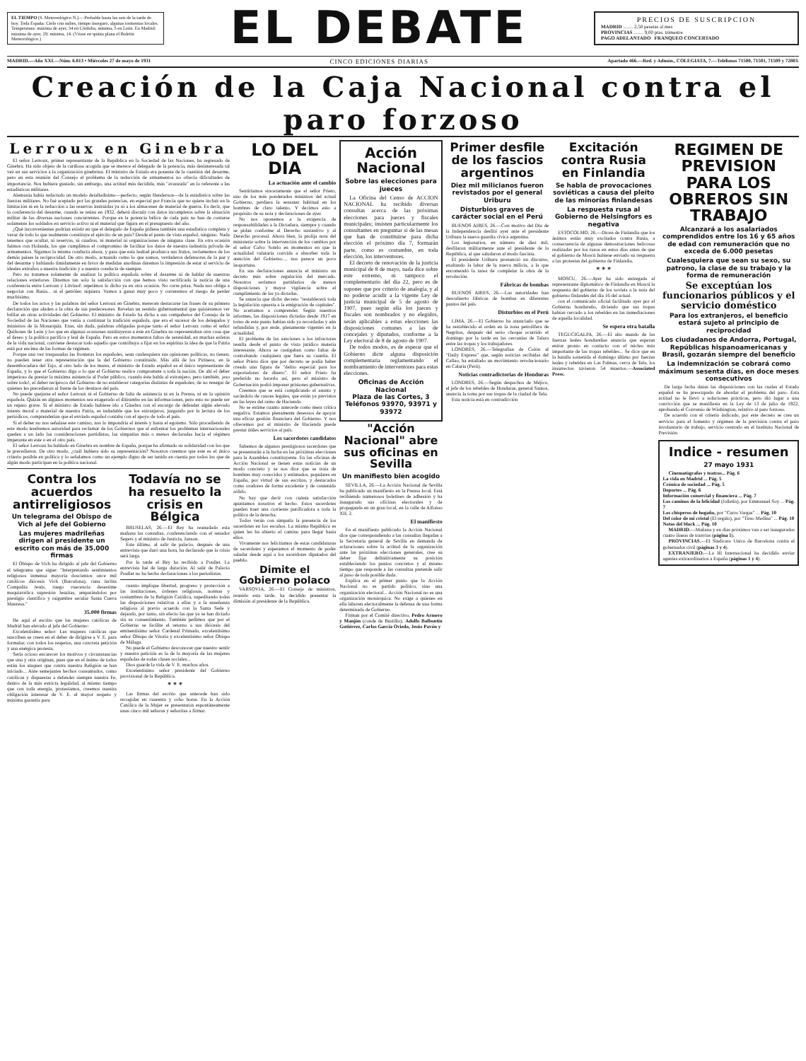EL TIEMPO (S. Meteorológico N.).—Probable hasta las seis de la tarde de hoy. Toda España: Cielo con nubes, tiempo inseguro, algunas tormentas locales. Temperatura: máxima de ayer, 34 en Córdoba; mínima, 5 en León. En Madrid: máxima de ayer, 29; mínima, 14. (Véase en quinta plana el Boletín Meteorológico.)
EL DEBATE
PRECIOS DE SUSCRIPCION
MADRID ........ 2,50 pesetas al mes
PROVINCIAS ........ 9,00 ptas. trimestre
PAGO ADELANTADO FRANQUEO CONCERTADO
MADRID.—Año XXI.—Núm. 6.813 • Miércoles 27 de mayo de 1931 CINCO EDICIONES DIARIAS Apartado 466.—Red. y Admón., COLEGIATA, 7.—Teléfonos 71500, 71501, 71509 y 72803.
Creación de la Caja Nacional contra el paro forzoso
Lerroux en Ginebra
El señor Lerroux, primer representante de la República en la Sociedad de las Naciones, ha regresado de Ginebra. Ha sido objeto de la cariñosa acogida que se merece el delegado de la potencia, más desinteresada tal vez en sus servicios a la organización ginebrina. El ministro de Estado era ponente de la cuestión del desarme, pero en esta reunión del Consejo el problema de la reducción de armamentos no ofrecía dificultades de importancia. Nos hubiera gustado, sin embargo, una actitud más decidida, más "avanzada" en lo referente a las estadísticas militares.
Alemania había redactado un modelo detalladísimo—perfecto, según Henderson—de la estadística sobre las fuerzas militares. No fué aceptado por las grandes potencias, en especial por Francia que no quiere incluir en la limitación ni en la reducción a las reservas instruidas ya ni a los almacenes de material de guerra. Es decir, que la conferencia del desarme, cuando se reúna en 1932, deberá discutir con datos incompletos sobre la situación militar de las diversas naciones concurrentes. Porque en la potencia bélica de cada país no han de contarse solamente los soldados en servicio activo ni el material que figura en el presupuesto del año.
¿Qué inconvenientes podrían existir en que el delegado de España pidiese también una estadística completa y veraz de todo lo que realmente constituye el ejército de un país? Desde el punto de vista español, ninguno. Nada tenemos que ocultar, ni reservas, ni cuadros, ni material ni organizaciones de ninguna clase. En otra ocasión fuimos con Holanda, los que cumplimos el compromiso de facilitar los datos de nuestra industria privada de armamentos. Sigamos la misma conducta ahora, y para que esta lealtad produzca sus frutos, reclamemos de los demás países la reciprocidad. De otro modo, actuando como lo que somos, verdaderos defensores de la paz y del desarme y hablando tímidamente en favor de medidas anodinas daremos la impresión de estar al servicio de ideales extraños a nuestra tradición y a nuestra conducta de siempre.
Pero no tratamos solamente de analizar la política española sobre el desarme ni de hablar de nuestras relaciones exteriores. Diremos tan solo la satisfacción con que hemos visto rectificada la noticia de una conferencia entre Lerroux y Litvinof: repetimos lo dicho ya en otra ocasión. No corre prisa. Nada nos obliga a negociar con Rusia... ni el petróleo siquiera. Vamos a ganar muy poco y correremos el riesgo de perder muchísimo.
De todos los actos y las palabras del señor Lerroux en Ginebra, merecen destacarse las frases de su primera declaración que aluden a la obra de sus predecesores. Revelan un sentido gubernamental que quisiéramos ver brillar en otras actividades del Gobierno. El ministro de Estado ha dicho a sus compañeros del Consejo de la Sociedad de las Naciones que venía a continuar la tradición española, que era el sucesor de los delegados y ministros de la Monarquía. Eran, sin duda, palabras obligadas porque tanto el señor Lerroux como el señor Quiñones de León y los que en algunas ocasiones sustituyeron a éste en Ginebra no representaban otra cosa que el deseo y la política pacífica y leal de España. Pero en estos momentos faltos de serenidad, en muchas esferas de la vida nacional, conviene destacar todo aquello que contribuya a fijar en los espíritus la idea de que la Patria está por encima de las formas de régimen.
Porque una vez traspasadas las fronteras los españoles, sean cualesquiera sus opiniones políticas, no tienen, no pueden tener otra representación que la del Gobierno constituido. Más allá de los Pirineos, en la desembocadura del Tajo, al otro lado de los mares, el ministro de Estado español es el único representante de España, y lo que el Gobierno diga o lo que el Gobierno realice compromete a toda la nación. De ahí el deber imperioso de prestar la máxima asistencia al Poder público, cuando éste habla al extranjero, pero también, ¡eso sobre todo!, el deber recíproco del Gobierno de no establecer categorías distintas de españoles, de no renegar de quienes les precedieron al frente de los destinos del país.
No puede quejarse el señor Lerroux ni el Gobierno de falta de asistencia ni en la Prensa, ni en la opinión española. Quizás en algunos momentos sea exagerado el ditirambo en las informaciones, pero esto no puede ser un reparo grave. Si el ministro de Estado hubiese ido a Ginebra con el encargo de defender algún elevado interés moral o material de nuestra Patria, es indudable que los extranjeros, juzgando por la lectura de los periódicos, comprenderían que el enviado español contaba con el apoyo de todo el país.
Si el deber no nos señalase este camino, nos lo impondría el interés y hasta el egoísmo. Sólo procediendo de este modo tendremos autoridad para reclamar de los Gobiernos que al enfrentar los problemas internacionales queden a un lado las consideraciones partidistas, las simpatías más o menos declaradas hacia el régimen imperante en este o en el otro país.
El señor Lerroux ha hablado en Ginebra en nombre de España, porque ha afirmado su solidaridad con los que le precedieron. De otro modo, ¿cuál hubiera sido su representación? Nosotros creemos que este es el único criterio posible en política y lo señalamos como un ejemplo digno de ser tenido en cuenta por todos los que de algún modo participan en la política nacional.
Contra los acuerdos antirreligiosos
Un telegrama del Obispo de Vich al Jefe del Gobierno
Las mujeres madrileñas dirigen al presidente un escrito con más de 35.000 firmas
El Obispo de Vich ha dirigido al jefe del Gobierno el telegrama que sigue: "Interpretando sentimientos religiosos inmensa mayoría doscientos once mil católicos diócesis Vich (Barcelona), cuna ínclita Compañía Jesús, ruego vuecencia desestime maquiavélica supresión Jesuitas, amparándolos por prestigio científico y raigambre secular Santa Cueva Manresa."
35.000 firmas
He aquí el escrito que las mujeres católicas de Madrid han elevado al jefe del Gobierno:
Excelentísimo señor: Las mujeres católicas que suscriben se creen en el deber de dirigirse a V. E. para formular, con todos los respetos, una concreta petición y una enérgica protesta.
Sería ocioso encarecer los motivos y circunstancias que una y otra originan, pues que en el ánimo de todos están los ataques que contra nuestra Religión se han iniciado... Ante semejantes hechos consumados, como católicas y dispuestas a defender siempre nuestra Fe, dentro de la más estricta legalidad, al mismo tiempo que con toda energía, protestamos, creemos nuestra obligación interesar de V. E. el mayor respeto y máxima garantía para
Todavía no se ha resuelto la crisis en Bélgica
BRUSELAS, 26.—El Rey ha reanudado esta mañana las consultas, conferenciando con el senador Segers y el ministro de Justicia, Janson.
Este último, al salir de palacio, después de una entrevista que duró una hora, ha declarado que la crisis será larga.
Por la tarde el Rey ha recibido a Poullet. La entrevista fué de larga duración. Al salir de Palacio Poullet no ha hecho declaraciones a los periodistas.
cuanto implique libertad, progreso y protección a las instituciones, órdenes religiosas, normas y costumbres de la Religión Católica, supeditando todas las disposiciones relativas a ellas y a la enseñanza religiosa al previo acuerdo con la Santa Sede y dejando, por tanto, sin efecto las que ya se han dictado sin su consentimiento. También pedimos que por el Gobierno se facilite el retorno a sus diócesis del eminentísimo señor Cardenal Primado, excelentísimo señor Obispo de Vitoria y excelentísimo señor Obispo de Málaga.
No puede el Gobierno desconocer que nuestro sentir y nuestra petición es la de la mayoría de las mujeres españolas de todas clases sociales...
Dios guarde la vida de V. E. muchos años.
Excelentísimo señor presidente del Gobierno provisional de la República.
* * *
Las firmas del escrito que antecede han sido recogidas en cuarenta y ocho horas. En la Acción Católica de la Mujer se presentaron espontáneamente unas cinco mil señoras y señoritas a firmar.
LO DEL DIA
La actuación ante el cambio
Sentiríamos sinceramente que el señor Prieto, uno de los más ponderados ministros del actual Gobierno, perdiera la sensatez habitual en los hombres de claro talento. Y decimos esto a propósito de su nota y declaraciones de ayer.
No nos oponemos a la exigencia de responsabilidades a la Dictadura, siempre y cuando se pidan conforme al Derecho sustantivo y al Derecho procesal. Ahora bien, la prolija nota del ministerio sobre la intervención de los cambios por el señor Calvo Sotelo en momentos en que la actualidad valutaria convida a absorber toda la atención del Gobierno..., nos parece un poco inoportuna.
En sus declaraciones anuncia el ministro un decreto más sobre regulación del mercado. Nosotros seríamos partidarios de menos disposiciones y mayor vigilancia sobre el cumplimiento de las ya dictadas.
Se anuncia que dicho decreto "restablecerá toda la legislación opuesta a la emigración de capitales". No acertamos a comprender. Según nuestros informes, las disposiciones dictadas desde 1917 en torno de este punto habían sido ya recordadas y aún refundidas y, por ende, plenamente vigentes en la actualidad.
El problema de las sanciones a los infractores resulta desde el punto de vista jurídico materia interesante. Ahora se castigaban como faltas de contrabando cualquiera que fuera su cuantía. El señor Prieto dice que por decreto se podía haber creado una figura de "delito especial para los exportadores de dinero". El señor Prieto ha preferido no hacerlo así, pero el ministro de Gobernación podrá imponer prisiones gubernativas.
Creemos que se está complicando el asunto y sacándolo de cauces legales, que están ya previstos en las leyes del ramo de Hacienda.
No se estime cuanto antecede como mera crítica negativa. Estamos plenamente deseosos de apoyar una eficaz gestión financiera del Gobierno. Y nos ofrecemos por el ministro de Hacienda puede prestar útiles servicios al país.
Los sacerdotes candidatos
Sabemos de algunos prestigiosos sacerdotes que se presentarán a la lucha en las próximas elecciones para la Asamblea constituyente. En las oficinas de Acción Nacional se tienen estas noticias de un modo concreto y se nos dice que se trata de hombres muy conocidos y estimados, populares en España, por virtud de sus escritos, y destacados como oradores de forma excelente y de contenido sólido.
No hay que decir con cuánta satisfacción apuntamos nosotros el hecho. Estos sacerdotes pueden traer una corriente purificadora a toda la política de la derecha.
Todos verán con simpatía la presencia de los sacerdotes en los escaños. La misma República es quien les ha abierto el camino para llegar hasta ellos.
Vivamente nos felicitamos de estas candidaturas de sacerdotes y esperamos el momento de poder saludar desde aquí a los sacerdotes diputados del pueblo.
Dimite el Gobierno polaco
VARSOVIA, 26.—El Consejo de ministros, reunido esta tarde, ha decidido presentar la dimisión al presidente de la República.
Acción Nacional
Sobre las elecciones para jueces
La Oficina del Censo de ACCION NACIONAL ha recibido diversas consultas acerca de las próximas elecciones para jueces y fiscales municipales; insisten particularmente los consultantes en preguntar si de las mesas que han de constituirse para dicha elección el próximo día 7, formarán parte, como es costumbre, en toda elección, los interventores.
El decreto de renovación de la justicia municipal de 8 de mayo, nada dice sobre este extremo, ni tampoco el complementario del día 22, pero es de suponer que por criterio de analogía, y al no poderse acudir a la vigente Ley de justicia municipal de 5 de agosto de 1907, pues según ella los jueces y fiscales son nombrados y no elegidos, serán aplicables a estas elecciones las disposiciones comunes a las de concejales y diputados, conforme a la Ley electoral de 8 de agosto de 1907.
De todos modos, es de esperar que el Gobierno dicte alguna disposición complementaria reglamentando el nombramiento de interventores para estas elecciones.
Oficinas de Acción Nacional
Plaza de las Cortes, 3
Teléfonos 93970, 93971 y 93972
"Acción Nacional" abre sus oficinas en Sevilla
Un manifiesto bien acogido
SEVILLA, 26.—La Acción Nacional de Sevilla ha publicado un manifiesto en la Prensa local. Está recibiendo numerosos boletines de adhesión y ha inaugurado sus oficinas electorales y de propaganda en un gran local, en la calle de Alfonso XII, 2.
El manifiesto
En el manifiesto publicado la Acción Nacional dice que correspondiendo a las consultas llegadas a la Secretaría general de Sevilla en demanda de aclaraciones sobre la actitud de la organización ante las próximas elecciones generales, cree su deber fijar definitivamente su posición estableciendo los puntos concretos y al mismo tiempo que responde a las consultas pretende salir al paso de toda posible duda.
Explica en el primer punto que la Acción Nacional no es partido político, sino una organización electoral... Acción Nacional no es una organización monárquica. No exige a quienes en ella laboren electoralmente la defensa de una forma determinada de Gobierno.
Firman por el Comité directivo, Pedro Armero y Manjón (conde de Bustillo), Adolfo Balbontín Gutiérrez, Carlos García Oviedo, Jesús Pavón y
Primer desfile de los fascios argentinos
Diez mil milicianos fueron revistados por el general Uriburu
Disturbios graves de carácter social en el Perú
BUENOS AIRES, 26.—Con motivo del Día de la Independencia desfiló ayer ante el presidente Uriburu la nueva guardia cívica argentina.
Los legionarios, en número de diez mil, desfilaron militarmente ante el presidente de la República, al que saludaron al modo fascista.
El presidente Uriburu pronunció un discurso, exaltando la labor de la nueva milicia, a la que encomendó la tarea de completar la obra de la revolución.
Fábricas de bombas
BUENOS AIRES, 26.—Las autoridades han descubierto fábricas de bombas en diferentes puntos del país.
Disturbios en el Perú
LIMA, 26.—El Gobierno ha anunciado que se ha restablecido el orden en la zona petrolífera de Negritos, después del serio choque ocurrido el domingo por la tarde en las cercanías de Talara entre las tropas y los trabajadores.
LONDRES, 26.—Telegrafían de Colón al "Daily Express" que, según noticias recibidas del Callao, ha estallado un movimiento revolucionario en Calaria (Perú).
Noticias contradictorias de Honduras
LONDRES, 26.—Según despachos de Méjico, el jefe de los rebeldes de Honduras, general Santos, anuncia la toma por sus tropas de la ciudad de Tela.
Esta noticia está en contradicción
Excitación contra Rusia en Finlandia
Se habla de provocaciones soviéticas a causa del pleito de las minorías finlandesas
La respuesta rusa al Gobierno de Helsingfors es negativa
ESTOCOLMO, 26.—Dicen de Finlandia que los ánimos están muy excitados contra Rusia, a consecuencia de algunas demostraciones belicosas realizadas por los rusos en estos días antes de que el gobierno de Moscú hubiese enviado su respuesta a las protestas del gobierno de Finlandia.
* * *
MOSCU, 26.—Ayer ha sido entregada al representante diplomático de Finlandia en Moscú la respuesta del gobierno de los soviets a la nota del gobierno finlandés del día 16 del actual.
con el comunicado oficial facilitado ayer por el Gobierno hondureño, diciendo que sus tropas habían cercado a los rebeldes en las inmediaciones de aquella localidad.
Se espera otra batalla
TEGUCIGALPA, 26.—El alto mando de las fuerzas leales hondureñas anuncia que esperan entrar pronto en contacto con el núcleo más importante de las tropas rebeldes... Se dice que en la batalla sostenida el domingo último por fuerzas leales y rebeldes en Las Palmas, cerca de Tela, los insurrectos tuvieron 54 muertos.—Associated Press.
REGIMEN DE PREVISION PARA LOS OBREROS SIN TRABAJO
Alcanzará a los asalariados comprendidos entre los 16 y 65 años de edad con remuneración que no exceda de 6.000 pesetas
Cualesquiera que sean su sexo, su patrono, la clase de su trabajo y la forma de remuneración
Se exceptúan los funcionarios públicos y el servicio doméstico
Para los extranjeros, el beneficio estará sujeto al principio de reciprocidad
Los ciudadanos de Andorra, Portugal, Repúblicas hispanoamericanas y Brasil, gozarán siempre del beneficio
La indemnización se cobrará como máximum sesenta días, en doce meses consecutivos
De larga fecha datan las disposiciones con las cuales el Estado español se ha preocupado de abordar el problema del paro. Esta actitud no le llevó a soluciones prácticas, pero dió lugar a una convicción que se manifiesta en la Ley de 13 de julio de 1922, aprobando el Convenio de Wáshington, relativo al paro forzoso.
De acuerdo con el criterio indicado, por este decreto se crea un servicio para el fomento y régimen de la previsión contra el paro involuntario de trabajo, servicio centrado en el Instituto Nacional de Previsión.
Indice - resumen
27 mayo 1931
Cinematógrafos y teatros... Pág. 6
La vida en Madrid ... Pág. 5
Crónica de sociedad ... Pág. 5
Deportes ... Pág. 6
Información comercial y financiera ... Pág. 7
Los caminos de la felicidad (folletín), por Emmanuel Soy ... Pág. 7
Los chisperos de hogaño, por "Curro Vargas" ... Pág. 10
Del color de mi cristal (El regalo), por "Tirso Medina" ... Pág. 10
Notas del block ... Pág. 10
MADRID.—Mañana y en días próximos van a ser inaugurados cuatro líneas de tranvías (página 5).
PROVINCIAS.—El Sindicato Unico de Barcelona contra el gobernador civil (páginas 3 y 4).
EXTRANJERO.—La III Internacional ha decidido enviar agentes extraordinarios a España (páginas 1 y 4).